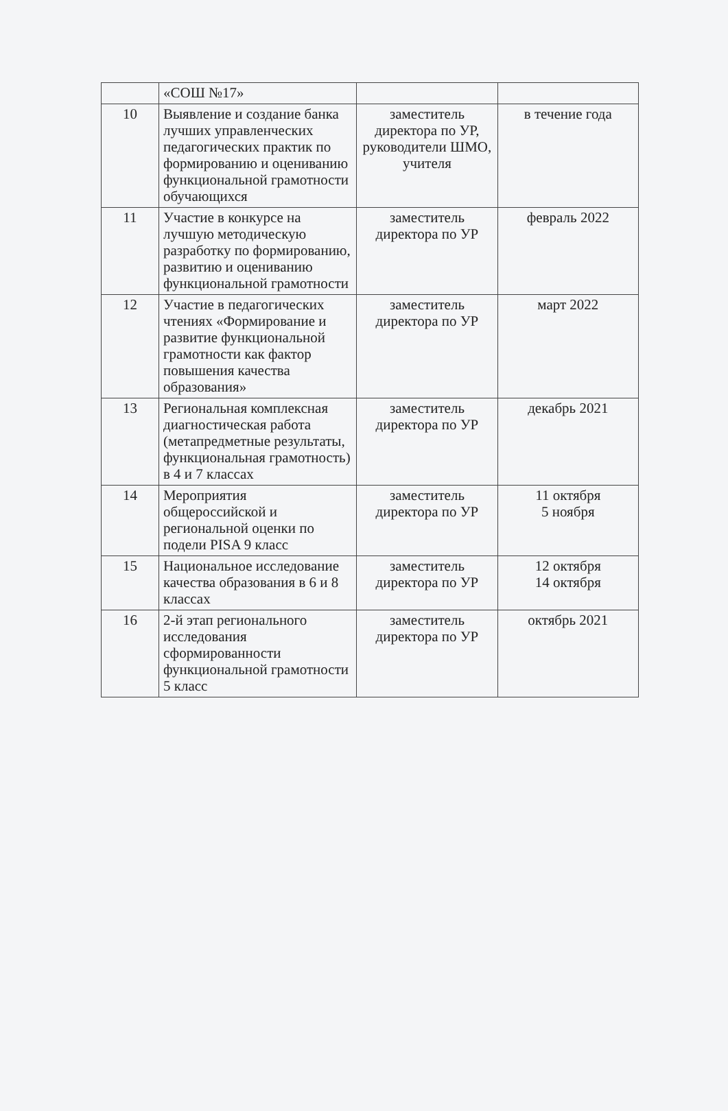| | «СОШ №17» | | |
| 10 | Выявление и создание банка лучших управленческих педагогических практик по формированию и оцениванию функциональной грамотности обучающихся | заместитель директора по УР, руководители ШМО, учителя | в течение года |
| 11 | Участие в конкурсе на лучшую методическую разработку по формированию, развитию и оцениванию функциональной грамотности | заместитель директора по УР | февраль 2022 |
| 12 | Участие в педагогических чтениях «Формирование и развитие функциональной грамотности как фактор повышения качества образования» | заместитель директора по УР | март 2022 |
| 13 | Региональная комплексная диагностическая работа (метапредметные результаты, функциональная грамотность) в 4 и 7 классах | заместитель директора по УР | декабрь 2021 |
| 14 | Мероприятия общероссийской и региональной оценки по подели PISA 9 класс | заместитель директора по УР | 11 октября 5 ноября |
| 15 | Национальное исследование качества образования в 6 и 8 классах | заместитель директора по УР | 12 октября 14 октября |
| 16 | 2-й этап регионального исследования сформированности функциональной грамотности 5 класс | заместитель директора по УР | октябрь 2021 |